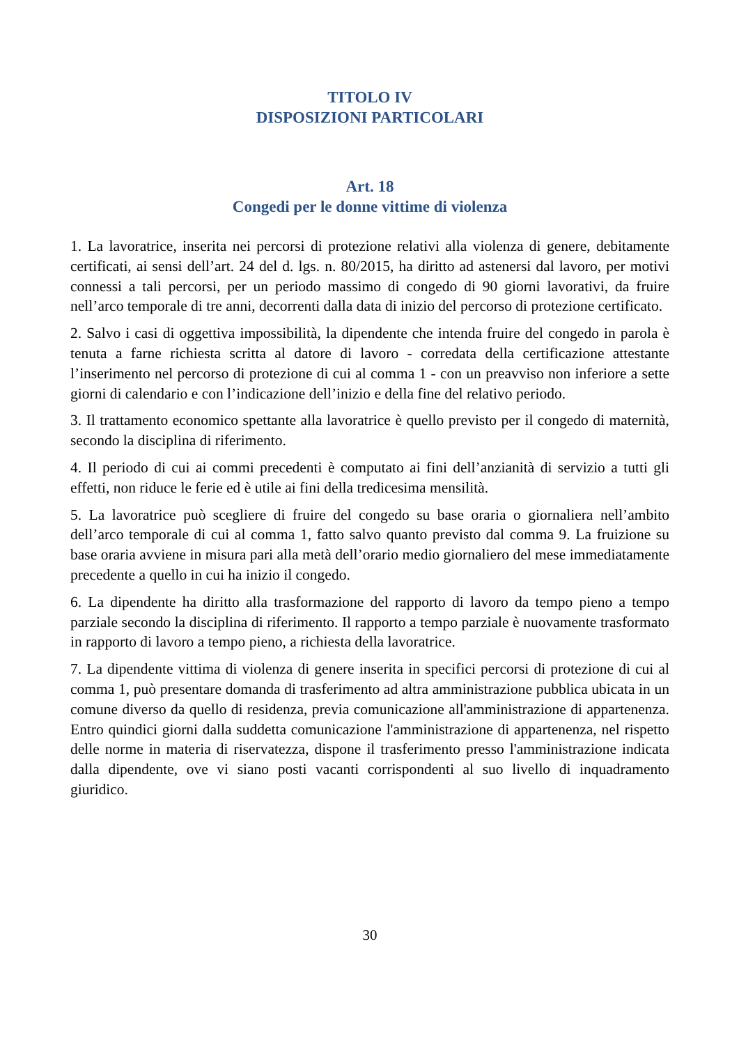TITOLO IV
DISPOSIZIONI PARTICOLARI
Art. 18
Congedi per le donne vittime di violenza
1. La lavoratrice, inserita nei percorsi di protezione relativi alla violenza di genere, debitamente certificati, ai sensi dell’art. 24 del d. lgs. n. 80/2015, ha diritto ad astenersi dal lavoro, per motivi connessi a tali percorsi, per un periodo massimo di congedo di 90 giorni lavorativi, da fruire nell’arco temporale di tre anni, decorrenti dalla data di inizio del percorso di protezione certificato.
2. Salvo i casi di oggettiva impossibilità, la dipendente che intenda fruire del congedo in parola è tenuta a farne richiesta scritta al datore di lavoro - corredata della certificazione attestante l’inserimento nel percorso di protezione di cui al comma 1 - con un preavviso non inferiore a sette giorni di calendario e con l’indicazione dell’inizio e della fine del relativo periodo.
3. Il trattamento economico spettante alla lavoratrice è quello previsto per il congedo di maternità, secondo la disciplina di riferimento.
4. Il periodo di cui ai commi precedenti è computato ai fini dell’anzianità di servizio a tutti gli effetti, non riduce le ferie ed è utile ai fini della tredicesima mensilità.
5. La lavoratrice può scegliere di fruire del congedo su base oraria o giornaliera nell’ambito dell’arco temporale di cui al comma 1, fatto salvo quanto previsto dal comma 9. La fruizione su base oraria avviene in misura pari alla metà dell’orario medio giornaliero del mese immediatamente precedente a quello in cui ha inizio il congedo.
6. La dipendente ha diritto alla trasformazione del rapporto di lavoro da tempo pieno a tempo parziale secondo la disciplina di riferimento. Il rapporto a tempo parziale è nuovamente trasformato in rapporto di lavoro a tempo pieno, a richiesta della lavoratrice.
7. La dipendente vittima di violenza di genere inserita in specifici percorsi di protezione di cui al comma 1, può presentare domanda di trasferimento ad altra amministrazione pubblica ubicata in un comune diverso da quello di residenza, previa comunicazione all'amministrazione di appartenenza. Entro quindici giorni dalla suddetta comunicazione l'amministrazione di appartenenza, nel rispetto delle norme in materia di riservatezza, dispone il trasferimento presso l'amministrazione indicata dalla dipendente, ove vi siano posti vacanti corrispondenti al suo livello di inquadramento giuridico.
30